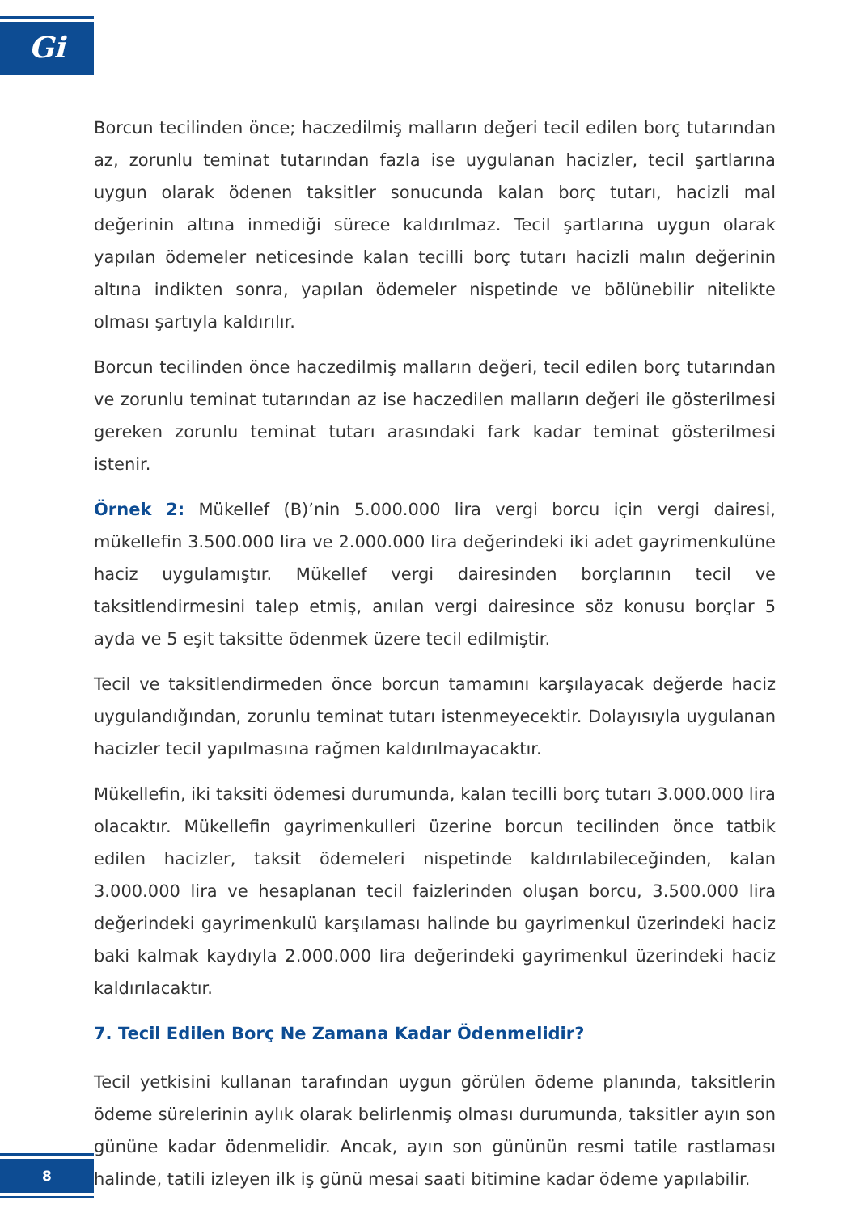Gi
Borcun tecilinden önce; haczedilmiş malların değeri tecil edilen borç tutarından az, zorunlu teminat tutarından fazla ise uygulanan hacizler, tecil şartlarına uygun olarak ödenen taksitler sonucunda kalan borç tutarı, hacizli mal değerinin altına inmediği sürece kaldırılmaz. Tecil şartlarına uygun olarak yapılan ödemeler neticesinde kalan tecilli borç tutarı hacizli malın değerinin altına indikten sonra, yapılan ödemeler nispetinde ve bölünebilir nitelikte olması şartıyla kaldırılır.
Borcun tecilinden önce haczedilmiş malların değeri, tecil edilen borç tutarından ve zorunlu teminat tutarından az ise haczedilen malların değeri ile gösterilmesi gereken zorunlu teminat tutarı arasındaki fark kadar teminat gösterilmesi istenir.
Örnek 2: Mükellef (B)’nin 5.000.000 lira vergi borcu için vergi dairesi, mükellefin 3.500.000 lira ve 2.000.000 lira değerindeki iki adet gayrimenkulüne haciz uygulamıştır. Mükellef vergi dairesinden borçlarının tecil ve taksitlendirmesini talep etmiş, anılan vergi dairesince söz konusu borçlar 5 ayda ve 5 eşit taksitte ödenmek üzere tecil edilmiştir.
Tecil ve taksitlendirmeden önce borcun tamamını karşılayacak değerde haciz uygulandığından, zorunlu teminat tutarı istenmeyecektir. Dolayısıyla uygulanan hacizler tecil yapılmasına rağmen kaldırılmayacaktır.
Mükellefin, iki taksiti ödemesi durumunda, kalan tecilli borç tutarı 3.000.000 lira olacaktır. Mükellefin gayrimenkulleri üzerine borcun tecilinden önce tatbik edilen hacizler, taksit ödemeleri nispetinde kaldırılabileceğinden, kalan 3.000.000 lira ve hesaplanan tecil faizlerinden oluşan borcu, 3.500.000 lira değerindeki gayrimenkulü karşılaması halinde bu gayrimenkul üzerindeki haciz baki kalmak kaydıyla 2.000.000 lira değerindeki gayrimenkul üzerindeki haciz kaldırılacaktır.
7. Tecil Edilen Borç Ne Zamana Kadar Ödenmelidir?
Tecil yetkisini kullanan tarafından uygun görülen ödeme planında, taksitlerin ödeme sürelerinin aylık olarak belirlenmiş olması durumunda, taksitler ayın son gününe kadar ödenmelidir. Ancak, ayın son gününün resmi tatile rastlaması halinde, tatili izleyen ilk iş günü mesai saati bitimine kadar ödeme yapılabilir.
8